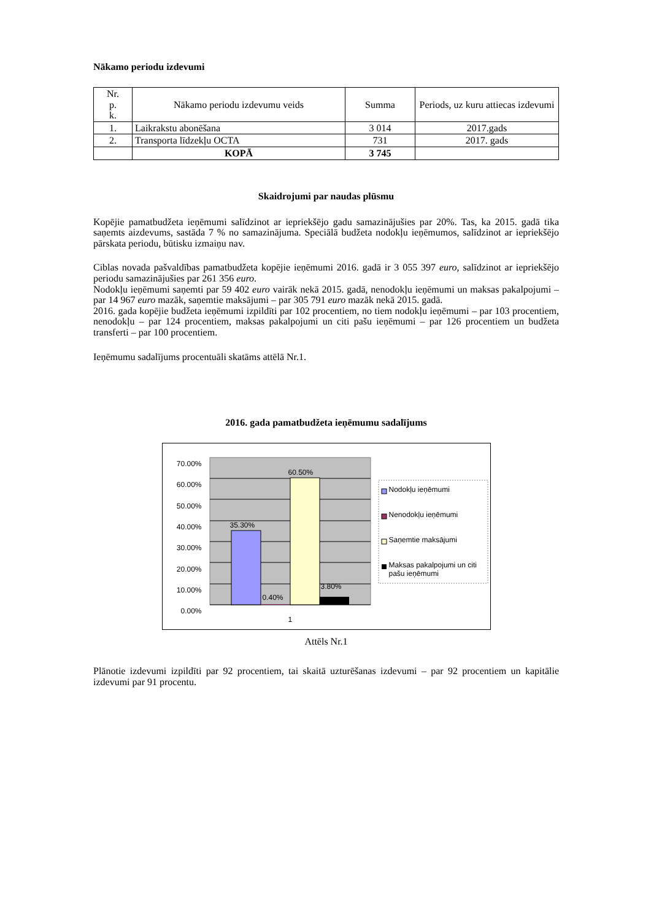Nākamo periodu izdevumi
| Nr. p. k. | Nākamo periodu izdevumu veids | Summa | Periods, uz kuru attiecas izdevumi |
| --- | --- | --- | --- |
| 1. | Laikrakstu abonēšana | 3 014 | 2017.gads |
| 2. | Transporta līdzekļu OCTA | 731 | 2017. gads |
| | KOPĀ | 3 745 | |
Skaidrojumi par naudas plūsmu
Kopējie pamatbudžeta ieņēmumi salīdzinot ar iepriekšējo gadu samazinājušies par 20%. Tas, ka 2015. gadā tika saņemts aizdevums, sastāda 7 % no samazinājuma. Speciālā budžeta nodokļu ieņēmumos, salīdzinot ar iepriekšējo pārskata periodu, būtisku izmaiņu nav.
Ciblas novada pašvaldības pamatbudžeta kopējie ieņēmumi 2016. gadā ir 3 055 397 euro, salīdzinot ar iepriekšējo periodu samazinājušies par 261 356 euro.
Nodokļu ieņēmumi saņemti par 59 402 euro vairāk nekā 2015. gadā, nenodokļu ieņēmumi un maksas pakalpojumi – par 14 967 euro mazāk, saņemtie maksājumi – par 305 791 euro mazāk nekā 2015. gadā.
2016. gada kopējie budžeta ieņēmumi izpildīti par 102 procentiem, no tiem nodokļu ieņēmumi – par 103 procentiem, nenodokļu – par 124 procentiem, maksas pakalpojumi un citi pašu ieņēmumi – par 126 procentiem un budžeta transferti – par 100 procentiem.
Ieņēmumu sadalījums procentuāli skatāms attēlā Nr.1.
2016. gada pamatbudžeta ieņēmumu sadalījums
70.00%
60.00%
50.00%
40.00%
30.00%
20.00%
10.00%
0.00%
35.30%
0.40%
60.50%
3.80%
1
Nodokļu ieņēmumi
Nenodokļu ieņēmumi
Saņemtie maksājumi
Maksas pakalpojumi un citi pašu ieņēmumi
Attēls Nr.1
Plānotie izdevumi izpildīti par 92 procentiem, tai skaitā uzturēšanas izdevumi – par 92 procentiem un kapitālie izdevumi par 91 procentu.